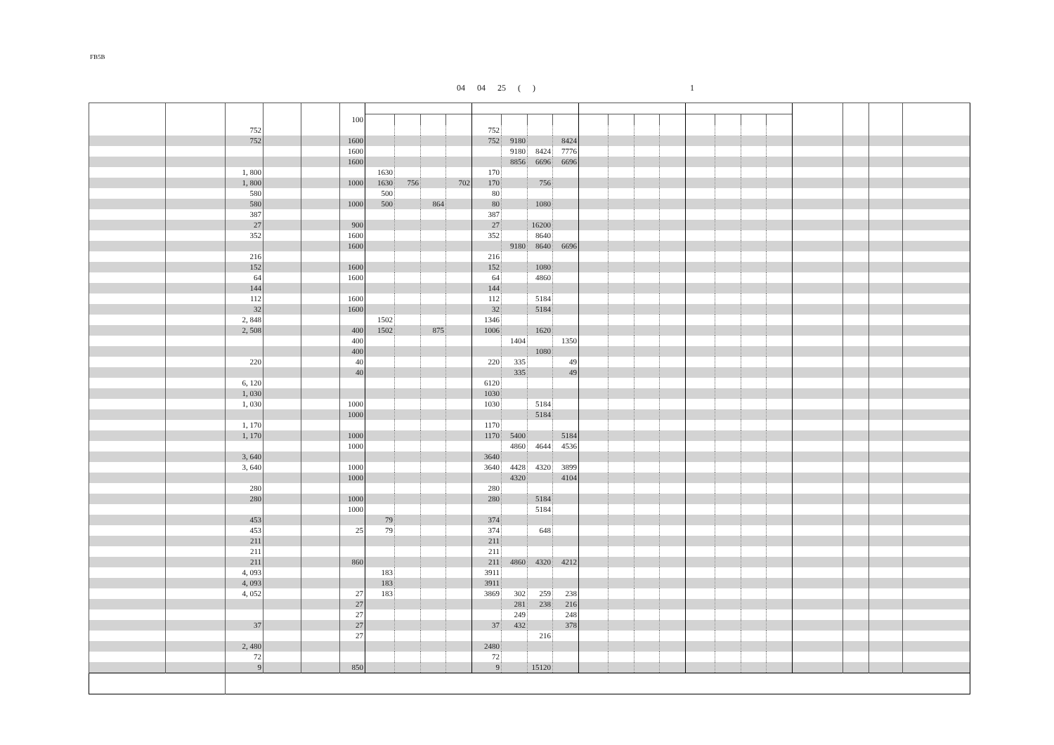FB5B
04 04 25 ( ) 1
| | | | | | 100 | | | | | | | | | | | | | | | | | | | | |
| --- | --- | --- | --- | --- | --- | --- | --- | --- | --- | --- | --- | --- | --- | --- | --- | --- | --- | --- | --- | --- | --- | --- | --- | --- | --- |
| | | 752 | | | | | | | | 752 | | | | | | | | | | | | | | | |
| | | 752 | | | 1600 | | | | | 752 | 9180 | | 8424 | | | | | | | | | | | | |
| | | | | | 1600 | | | | | | 9180 | 8424 | 7776 | | | | | | | | | | | | |
| | | | | | 1600 | | | | | | 8856 | 6696 | 6696 | | | | | | | | | | | | |
| | | 1, 800 | | | | 1630 | | | | 170 | | | | | | | | | | | | | | | |
| | | 1, 800 | | | 1000 | 1630 | 756 | | 702 | 170 | | 756 | | | | | | | | | | | | | |
| | | 580 | | | | 500 | | | | 80 | | | | | | | | | | | | | | | |
| | | 580 | | | 1000 | 500 | | 864 | | 80 | | 1080 | | | | | | | | | | | | | |
| | | 387 | | | | | | | | 387 | | | | | | | | | | | | | | | |
| | | 27 | | | 900 | | | | | 27 | | 16200 | | | | | | | | | | | | | |
| | | 352 | | | 1600 | | | | | 352 | | 8640 | | | | | | | | | | | | | |
| | | | | | 1600 | | | | | | 9180 | 8640 | 6696 | | | | | | | | | | | | |
| | | 216 | | | | | | | | 216 | | | | | | | | | | | | | | | |
| | | 152 | | | 1600 | | | | | 152 | | 1080 | | | | | | | | | | | | | |
| | | 64 | | | 1600 | | | | | 64 | | 4860 | | | | | | | | | | | | | |
| | | 144 | | | | | | | | 144 | | | | | | | | | | | | | | | |
| | | 112 | | | 1600 | | | | | 112 | | 5184 | | | | | | | | | | | | | |
| | | 32 | | | 1600 | | | | | 32 | | 5184 | | | | | | | | | | | | | |
| | | 2, 848 | | | | 1502 | | | | 1346 | | | | | | | | | | | | | | | |
| | | 2, 508 | | | 400 | 1502 | | 875 | | 1006 | | 1620 | | | | | | | | | | | | | |
| | | | | | 400 | | | | | | 1404 | | 1350 | | | | | | | | | | | | |
| | | | | | 400 | | | | | | | 1080 | | | | | | | | | | | | | |
| | | 220 | | | 40 | | | | | 220 | 335 | | 49 | | | | | | | | | | | | |
| | | | | | 40 | | | | | | 335 | | 49 | | | | | | | | | | | | |
| | | 6, 120 | | | | | | | | 6120 | | | | | | | | | | | | | | | |
| | | 1, 030 | | | | | | | | 1030 | | | | | | | | | | | | | | | |
| | | 1, 030 | | | 1000 | | | | | 1030 | | 5184 | | | | | | | | | | | | | |
| | | | | | 1000 | | | | | | | 5184 | | | | | | | | | | | | | |
| | | 1, 170 | | | | | | | | 1170 | | | | | | | | | | | | | | | |
| | | 1, 170 | | | 1000 | | | | | 1170 | 5400 | | 5184 | | | | | | | | | | | | |
| | | | | | 1000 | | | | | | 4860 | 4644 | 4536 | | | | | | | | | | | | |
| | | 3, 640 | | | | | | | | 3640 | | | | | | | | | | | | | | | |
| | | 3, 640 | | | 1000 | | | | | 3640 | 4428 | 4320 | 3899 | | | | | | | | | | | | |
| | | | | | 1000 | | | | | | 4320 | | 4104 | | | | | | | | | | | | |
| | | 280 | | | | | | | | 280 | | | | | | | | | | | | | | | |
| | | 280 | | | 1000 | | | | | 280 | | 5184 | | | | | | | | | | | | | |
| | | | | | 1000 | | | | | | | 5184 | | | | | | | | | | | | | |
| | | 453 | | | | 79 | | | | 374 | | | | | | | | | | | | | | | |
| | | 453 | | | 25 | 79 | | | | 374 | | 648 | | | | | | | | | | | | | |
| | | 211 | | | | | | | | 211 | | | | | | | | | | | | | | | |
| | | 211 | | | | | | | | 211 | | | | | | | | | | | | | | | |
| | | 211 | | | 860 | | | | | 211 | 4860 | 4320 | 4212 | | | | | | | | | | | | |
| | | 4, 093 | | | | 183 | | | | 3911 | | | | | | | | | | | | | | | |
| | | 4, 093 | | | | 183 | | | | 3911 | | | | | | | | | | | | | | | |
| | | 4, 052 | | | 27 | 183 | | | | 3869 | 302 | 259 | 238 | | | | | | | | | | | | |
| | | | | | 27 | | | | | | 281 | 238 | 216 | | | | | | | | | | | | |
| | | | | | 27 | | | | | | 249 | | 248 | | | | | | | | | | | | |
| | | 37 | | | 27 | | | | | 37 | 432 | | 378 | | | | | | | | | | | | |
| | | | | | 27 | | | | | | | 216 | | | | | | | | | | | | | |
| | | 2, 480 | | | | | | | | 2480 | | | | | | | | | | | | | | | |
| | | 72 | | | | | | | | 72 | | | | | | | | | | | | | | | |
| | | 9 | | | 850 | | | | | 9 | | 15120 | | | | | | | | | | | | | |